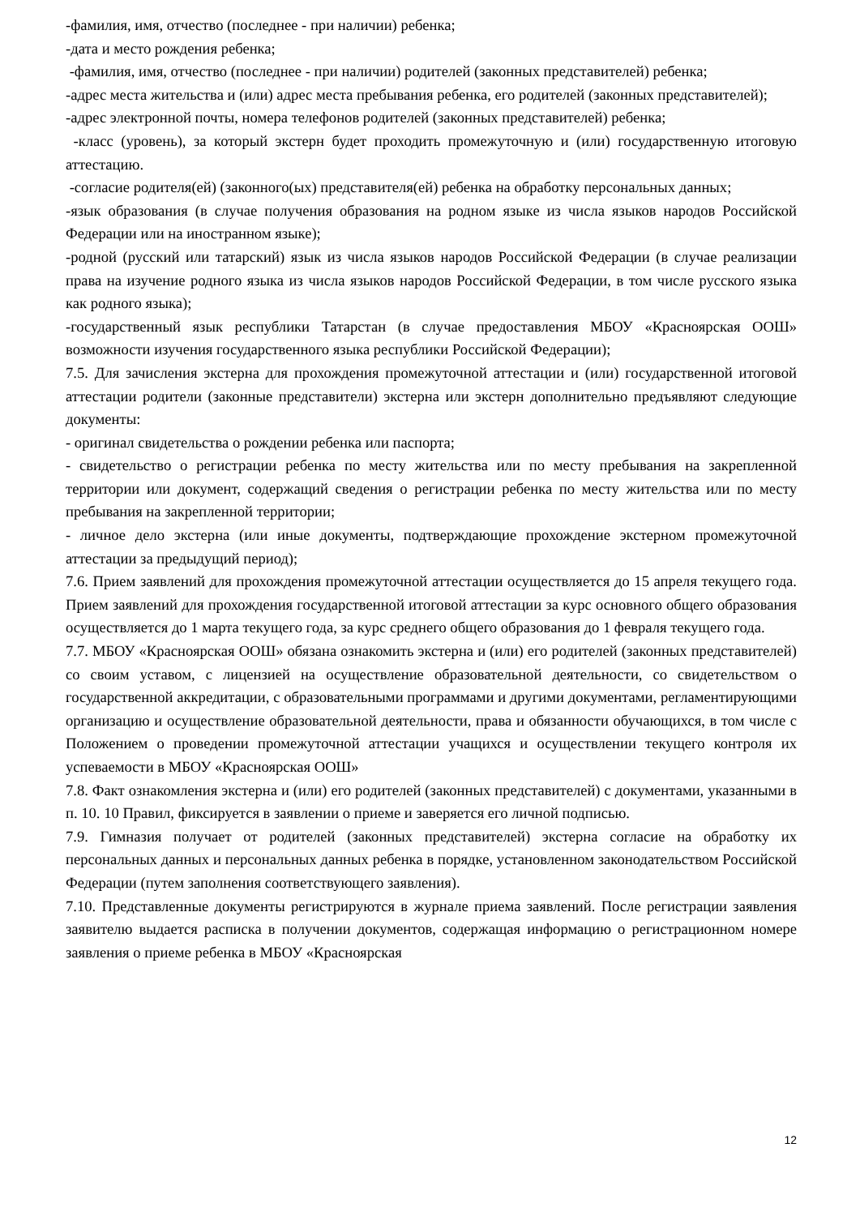-фамилия, имя, отчество (последнее - при наличии) ребенка;
-дата и место рождения ребенка;
-фамилия, имя, отчество (последнее - при наличии) родителей (законных представителей) ребенка;
-адрес места жительства и (или) адрес места пребывания ребенка, его родителей (законных представителей);
-адрес электронной почты, номера телефонов родителей (законных представителей) ребенка;
-класс (уровень), за который экстерн будет проходить промежуточную и (или) государственную итоговую аттестацию.
-согласие родителя(ей) (законного(ых) представителя(ей) ребенка на обработку персональных данных;
-язык образования (в случае получения образования на родном языке из числа языков народов Российской Федерации или на иностранном языке);
-родной (русский или татарский) язык из числа языков народов Российской Федерации (в случае реализации права на изучение родного языка из числа языков народов Российской Федерации, в том числе русского языка как родного языка);
-государственный язык республики Татарстан (в случае предоставления МБОУ «Красноярская ООШ» возможности изучения государственного языка республики Российской Федерации);
7.5. Для зачисления экстерна для прохождения промежуточной аттестации и (или) государственной итоговой аттестации родители (законные представители) экстерна или экстерн дополнительно предъявляют следующие документы:
- оригинал свидетельства о рождении ребенка или паспорта;
- свидетельство о регистрации ребенка по месту жительства или по месту пребывания на закрепленной территории или документ, содержащий сведения о регистрации ребенка по месту жительства или по месту пребывания на закрепленной территории;
- личное дело экстерна (или иные документы, подтверждающие прохождение экстерном промежуточной аттестации за предыдущий период);
7.6. Прием заявлений для прохождения промежуточной аттестации осуществляется до 15 апреля текущего года. Прием заявлений для прохождения государственной итоговой аттестации за курс основного общего образования осуществляется до 1 марта текущего года, за курс среднего общего образования до 1 февраля текущего года.
7.7. МБОУ «Красноярская ООШ» обязана ознакомить экстерна и (или) его родителей (законных представителей) со своим уставом, с лицензией на осуществление образовательной деятельности, со свидетельством о государственной аккредитации, с образовательными программами и другими документами, регламентирующими организацию и осуществление образовательной деятельности, права и обязанности обучающихся, в том числе с Положением о проведении промежуточной аттестации учащихся и осуществлении текущего контроля их успеваемости в МБОУ «Красноярская ООШ»
7.8. Факт ознакомления экстерна и (или) его родителей (законных представителей) с документами, указанными в п. 10. 10 Правил, фиксируется в заявлении о приеме и заверяется его личной подписью.
7.9. Гимназия получает от родителей (законных представителей) экстерна согласие на обработку их персональных данных и персональных данных ребенка в порядке, установленном законодательством Российской Федерации (путем заполнения соответствующего заявления).
7.10. Представленные документы регистрируются в журнале приема заявлений. После регистрации заявления заявителю выдается расписка в получении документов, содержащая информацию о регистрационном номере заявления о приеме ребенка в МБОУ «Красноярская
12